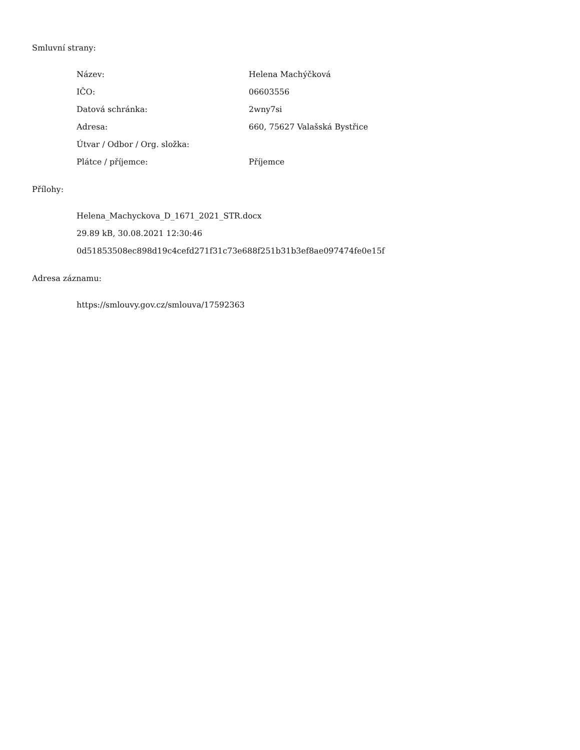Smluvní strany:
| Název: | Helena Machýčková |
| IČO: | 06603556 |
| Datová schránka: | 2wny7si |
| Adresa: | 660, 75627 Valašská Bystřice |
| Útvar / Odbor / Org. složka: | |
| Plátce / příjemce: | Příjemce |
Přílohy:
Helena_Machyckova_D_1671_2021_STR.docx
29.89 kB, 30.08.2021 12:30:46
0d51853508ec898d19c4cefd271f31c73e688f251b31b3ef8ae097474fe0e15f
Adresa záznamu:
https://smlouvy.gov.cz/smlouva/17592363